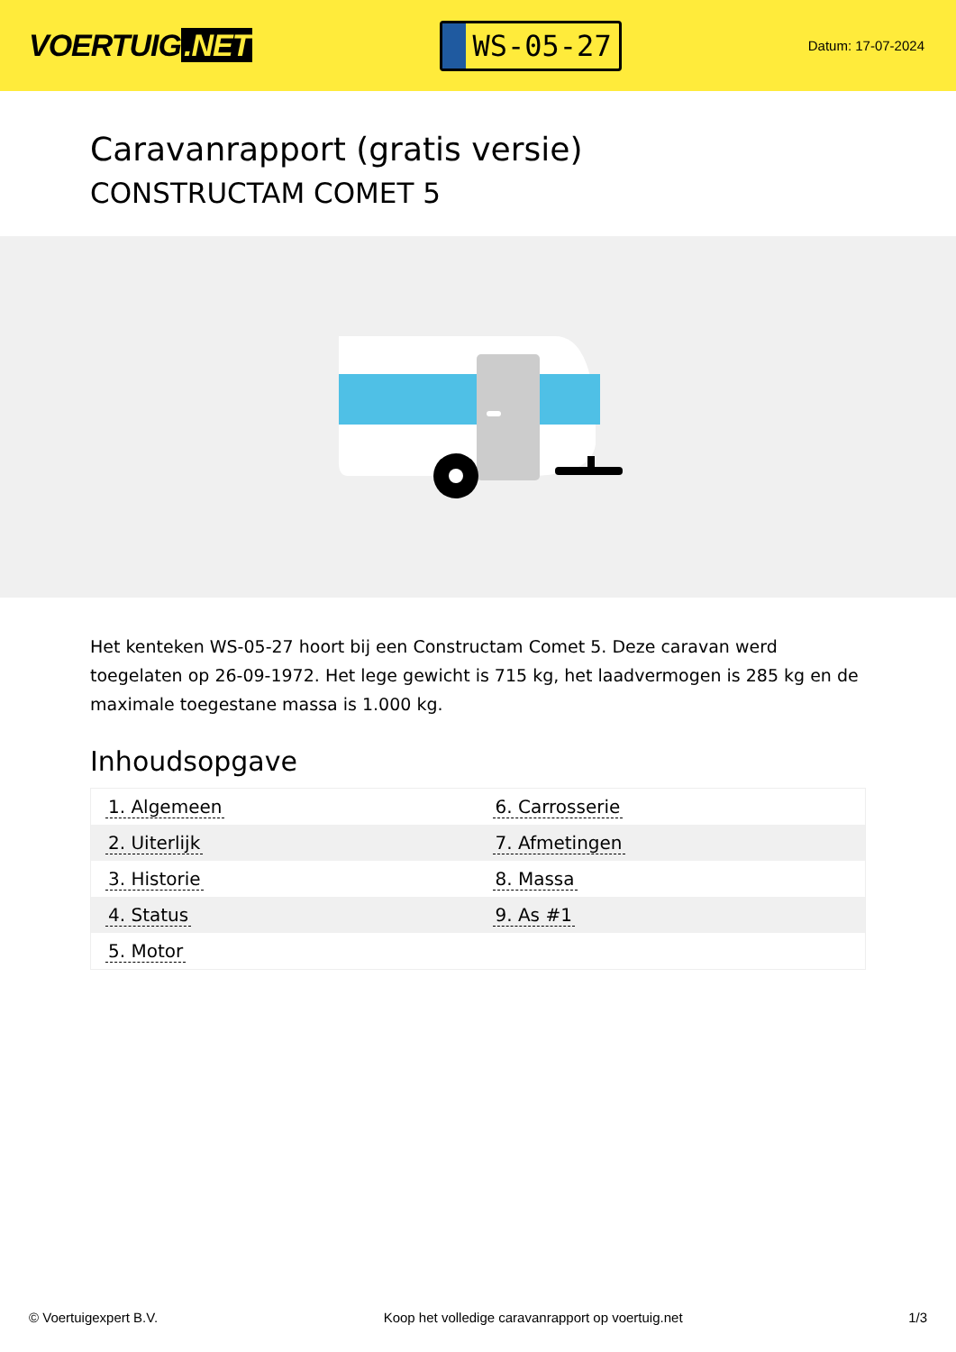VOERTUIG.NET
WS-05-27
Datum: 17-07-2024
Caravanrapport (gratis versie)
CONSTRUCTAM COMET 5
Het kenteken WS-05-27 hoort bij een Constructam Comet 5. Deze caravan werd toegelaten op 26-09-1972. Het lege gewicht is 715 kg, het laadvermogen is 285 kg en de maximale toegestane massa is 1.000 kg.
Inhoudsopgave
| 1. Algemeen | 6. Carrosserie |
| 2. Uiterlijk | 7. Afmetingen |
| 3. Historie | 8. Massa |
| 4. Status | 9. As #1 |
| 5. Motor | |
© Voertuigexpert B.V. Koop het volledige caravanrapport op voertuig.net
1/3